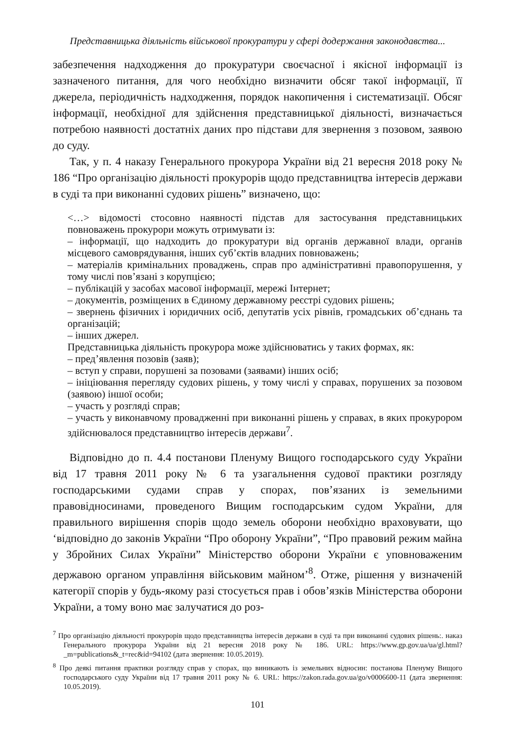Представницька діяльність військової прокуратури у сфері додержання законодавства...
забезпечення надходження до прокуратури своєчасної і якісної інформації із зазначеного питання, для чого необхідно визначити обсяг такої інформації, її джерела, періодичність надходження, порядок накопичення і систематизації. Обсяг інформації, необхідної для здійснення представницької діяльності, визначається потребою наявності достатніх даних про підстави для звернення з позовом, заявою до суду.
Так, у п. 4 наказу Генерального прокурора України від 21 вересня 2018 року № 186 “Про організацію діяльності прокурорів щодо представництва інтересів держави в суді та при виконанні судових рішень” визначено, що:
<…> відомості стосовно наявності підстав для застосування представницьких повноважень прокурори можуть отримувати із:
– інформації, що надходить до прокуратури від органів державної влади, органів місцевого самоврядування, інших суб’єктів владних повноважень;
– матеріалів кримінальних проваджень, справ про адміністративні правопорушення, у тому числі пов’язані з корупцією;
– публікацій у засобах масової інформації, мережі Інтернет;
– документів, розміщених в Єдиному державному реєстрі судових рішень;
– звернень фізичних і юридичних осіб, депутатів усіх рівнів, громадських об’єднань та організацій;
– інших джерел.
Представницька діяльність прокурора може здійснюватись у таких формах, як:
– пред’явлення позовів (заяв);
– вступ у справи, порушені за позовами (заявами) інших осіб;
– ініціювання перегляду судових рішень, у тому числі у справах, порушених за позовом (заявою) іншої особи;
– участь у розгляді справ;
– участь у виконавчому провадженні при виконанні рішень у справах, в яких прокурором здійснювалося представництво інтересів держави<sup>7</sup>.
Відповідно до п. 4.4 постанови Пленуму Вищого господарського суду України від 17 травня 2011 року № 6 та узагальнення судової практики розгляду господарськими судами справ у спорах, пов’язаних із земельними правовідносинами, проведеного Вищим господарським судом України, для правильного вирішення спорів щодо земель оборони необхідно враховувати, що ‘відповідно до законів України “Про оборону України”, “Про правовий режим майна у Збройних Силах України” Міністерство оборони України є уповноваженим державою органом управління військовим майном’<sup>8</sup>. Отже, рішення у визначеній категорії спорів у будь-якому разі стосується прав і обов’язків Міністерства оборони України, а тому воно має залучатися до роз-
<sup>7</sup> Про організацію діяльності прокурорів щодо представництва інтересів держави в суді та при виконанні судових рішень:. наказ Генерального прокурора України від 21 вересня 2018 року № 186. URL: https://www.gp.gov.ua/ua/gl.html?_m=publications&_t=rec&id=94102 (дата звернення: 10.05.2019).
<sup>8</sup> Про деякі питання практики розгляду справ у спорах, що виникають із земельних відносин: постанова Пленуму Вищого господарського суду України від 17 травня 2011 року № 6. URL: https://zakon.rada.gov.ua/go/v0006600-11 (дата звернення: 10.05.2019).
101